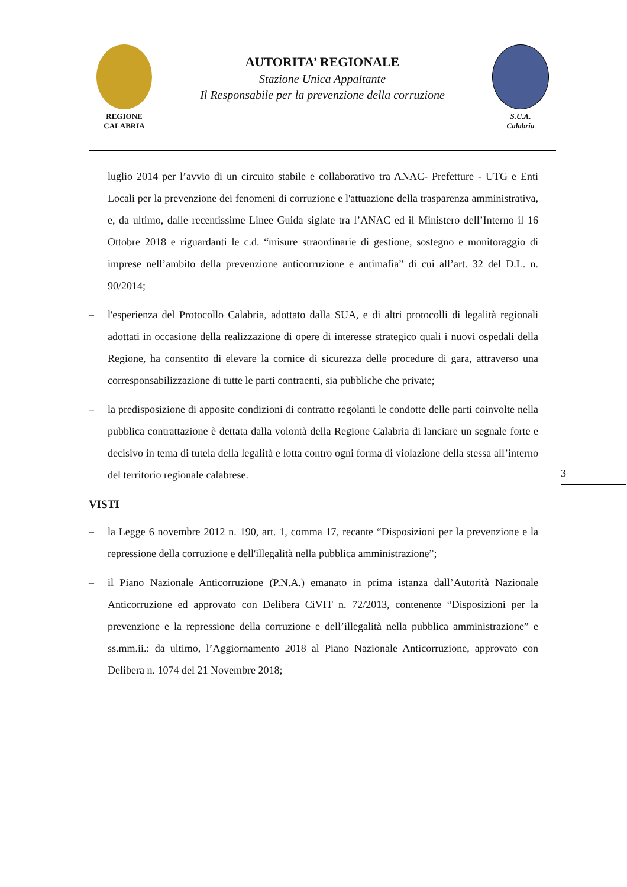REGIONE
CALABRIA
AUTORITA’ REGIONALE
Stazione Unica Appaltante
Il Responsabile per la prevenzione della corruzione
S.U.A.
Calabria
luglio 2014 per l’avvio di un circuito stabile e collaborativo tra ANAC- Prefetture - UTG e Enti Locali per la prevenzione dei fenomeni di corruzione e l'attuazione della trasparenza amministrativa, e, da ultimo, dalle recentissime Linee Guida siglate tra l’ANAC ed il Ministero dell’Interno il 16 Ottobre 2018 e riguardanti le c.d. “misure straordinarie di gestione, sostegno e monitoraggio di imprese nell’ambito della prevenzione anticorruzione e antimafia” di cui all’art. 32 del D.L. n. 90/2014;
– l'esperienza del Protocollo Calabria, adottato dalla SUA, e di altri protocolli di legalità regionali adottati in occasione della realizzazione di opere di interesse strategico quali i nuovi ospedali della Regione, ha consentito di elevare la cornice di sicurezza delle procedure di gara, attraverso una corresponsabilizzazione di tutte le parti contraenti, sia pubbliche che private;
– la predisposizione di apposite condizioni di contratto regolanti le condotte delle parti coinvolte nella pubblica contrattazione è dettata dalla volontà della Regione Calabria di lanciare un segnale forte e decisivo in tema di tutela della legalità e lotta contro ogni forma di violazione della stessa all’interno del territorio regionale calabrese.
VISTI
– la Legge 6 novembre 2012 n. 190, art. 1, comma 17, recante “Disposizioni per la prevenzione e la repressione della corruzione e dell'illegalità nella pubblica amministrazione”;
– il Piano Nazionale Anticorruzione (P.N.A.) emanato in prima istanza dall’Autorità Nazionale Anticorruzione ed approvato con Delibera CiVIT n. 72/2013, contenente “Disposizioni per la prevenzione e la repressione della corruzione e dell’illegalità nella pubblica amministrazione” e ss.mm.ii.: da ultimo, l’Aggiornamento 2018 al Piano Nazionale Anticorruzione, approvato con Delibera n. 1074 del 21 Novembre 2018;
3